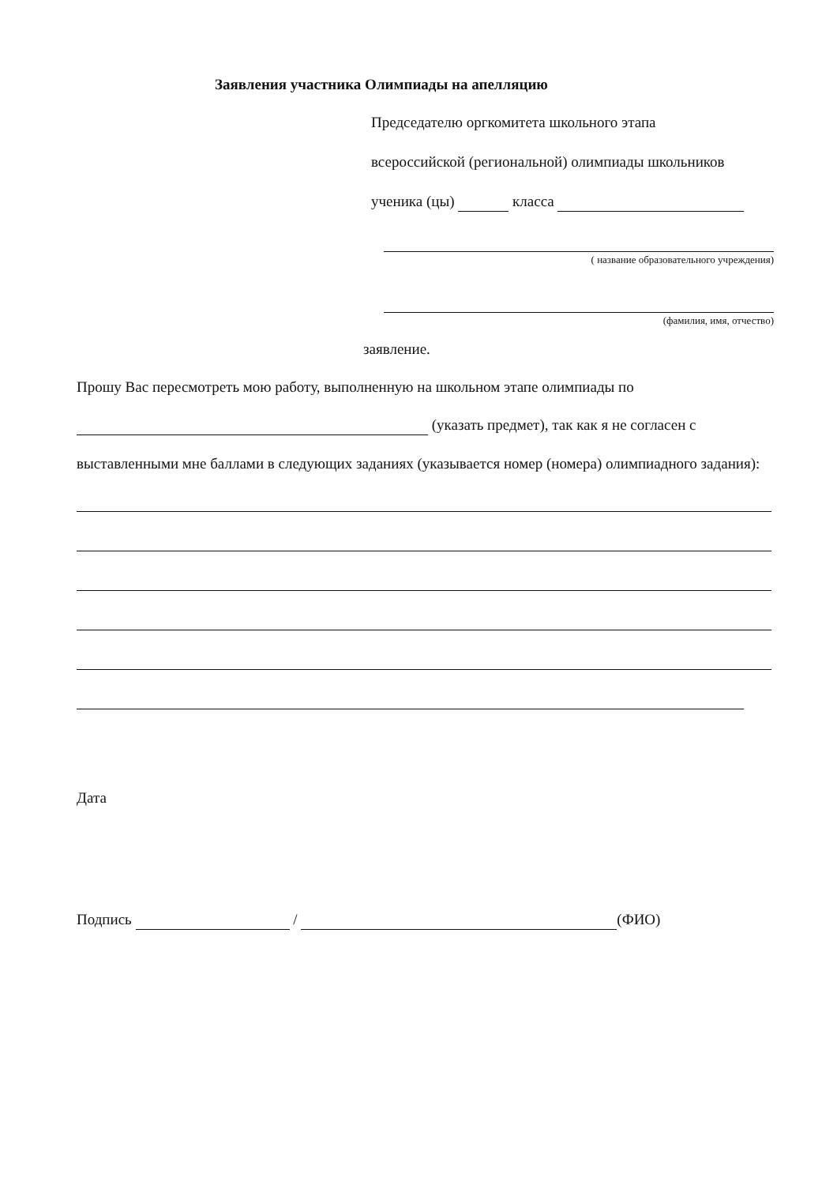Заявления участника Олимпиады на апелляцию
Председателю оргкомитета школьного этапа
всероссийской (региональной) олимпиады школьников
ученика (цы) класса
( название образовательного учреждения)
(фамилия, имя, отчество)
заявление.
Прошу Вас пересмотреть мою работу, выполненную на школьном этапе олимпиады по
(указать предмет), так как я не согласен с
выставленными мне баллами в следующих заданиях (указывается номер (номера) олимпиадного задания):
Дата
Подпись / (ФИО)